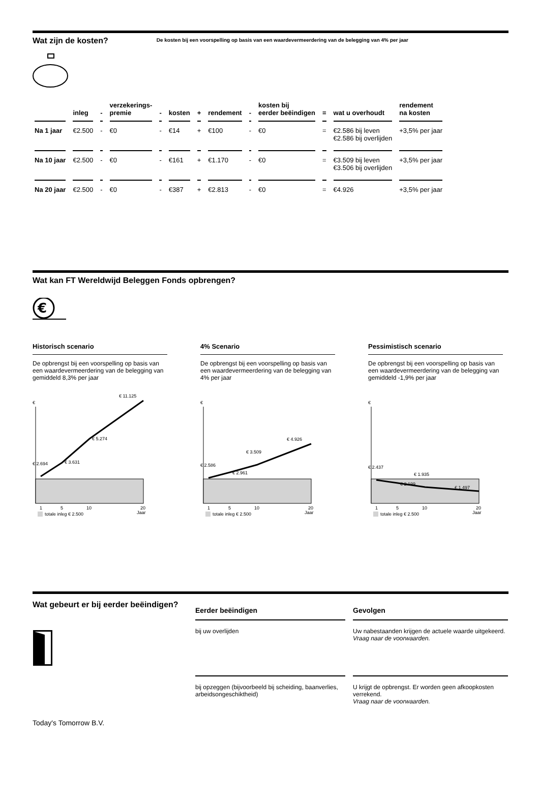Wat zijn de kosten?
De kosten bij een voorspelling op basis van een waardevermeerdering van de belegging van 4% per jaar
| | inleg | - | verzekerings- premie | - | kosten | + | rendement | - | kosten bij eerder beëindigen | = | wat u overhoudt | rendement na kosten |
| --- | --- | --- | --- | --- | --- | --- | --- | --- | --- | --- | --- | --- |
| Na 1 jaar | €2.500 | - | €0 | - | €14 | + | €100 | - | €0 | = | €2.586 bij leven €2.586 bij overlijden | +3,5% per jaar |
| Na 10 jaar | €2.500 | - | €0 | - | €161 | + | €1.170 | - | €0 | = | €3.509 bij leven €3.506 bij overlijden | +3,5% per jaar |
| Na 20 jaar | €2.500 | - | €0 | - | €387 | + | €2.813 | - | €0 | = | €4.926 | +3,5% per jaar |
Wat kan FT Wereldwijd Beleggen Fonds opbrengen?
€
Historisch scenario
De opbrengst bij een voorspelling op basis van een waardevermeerdering van de belegging van gemiddeld 8,3% per jaar
€
€ 2.694
€ 3.631
€ 5.274
€ 11.125
1
5
10
20
Jaar
totale inleg € 2.500
4% Scenario
De opbrengst bij een voorspelling op basis van een waardevermeerdering van de belegging van 4% per jaar
€
€ 2.586
€ 2.961
€ 3.509
€ 4.926
1
5
10
20
Jaar
totale inleg € 2.500
Pessimistisch scenario
De opbrengst bij een voorspelling op basis van een waardevermeerdering van de belegging van gemiddeld -1,9% per jaar
€
€ 2.437
€ 2.199
€ 1.935
€ 1.497
1
5
10
20
Jaar
totale inleg € 2.500
Wat gebeurt er bij eerder beëindigen?
Today's Tomorrow B.V.
Eerder beëindigen
bij uw overlijden
bij opzeggen (bijvoorbeeld bij scheiding, baanverlies, arbeidsongeschiktheid)
Gevolgen
Uw nabestaanden krijgen de actuele waarde uitgekeerd.
Vraag naar de voorwaarden.
U krijgt de opbrengst. Er worden geen afkoopkosten verrekend.
Vraag naar de voorwaarden.